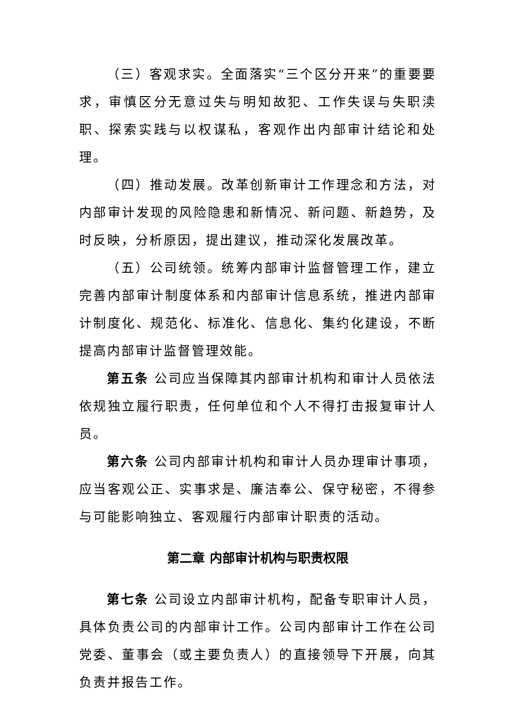（三）客观求实。全面落实“三个区分开来”的重要要求，审慎区分无意过失与明知故犯、工作失误与失职渎职、探索实践与以权谋私，客观作出内部审计结论和处理。
（四）推动发展。改革创新审计工作理念和方法，对内部审计发现的风险隐患和新情况、新问题、新趋势，及时反映，分析原因，提出建议，推动深化发展改革。
（五）公司统领。统筹内部审计监督管理工作，建立完善内部审计制度体系和内部审计信息系统，推进内部审计制度化、规范化、标准化、信息化、集约化建设，不断提高内部审计监督管理效能。
第五条 公司应当保障其内部审计机构和审计人员依法依规独立履行职责，任何单位和个人不得打击报复审计人员。
第六条 公司内部审计机构和审计人员办理审计事项，应当客观公正、实事求是、廉洁奉公、保守秘密，不得参与可能影响独立、客观履行内部审计职责的活动。
第二章 内部审计机构与职责权限
第七条 公司设立内部审计机构，配备专职审计人员，具体负责公司的内部审计工作。公司内部审计工作在公司党委、董事会（或主要负责人）的直接领导下开展，向其负责并报告工作。